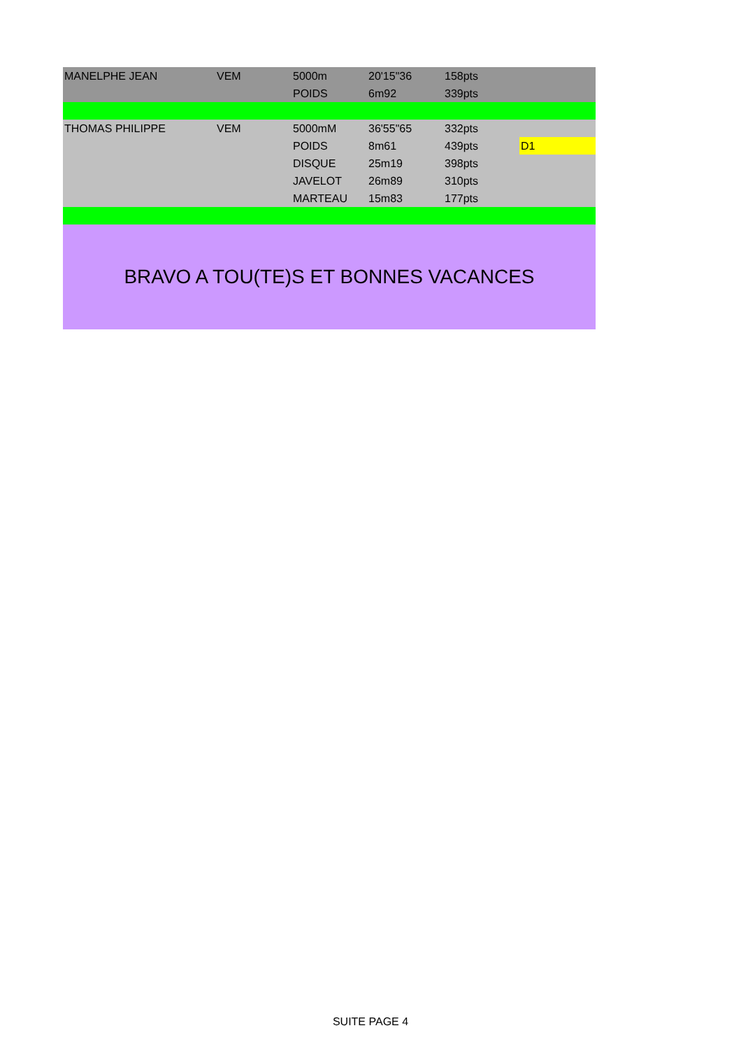| MANELPHE JEAN | VEM | 5000m | 20'15"36 | 158pts | |
| | | POIDS | 6m92 | 339pts | |
| THOMAS PHILIPPE | VEM | 5000mM | 36'55"65 | 332pts | |
| | | POIDS | 8m61 | 439pts | D1 |
| | | DISQUE | 25m19 | 398pts | |
| | | JAVELOT | 26m89 | 310pts | |
| | | MARTEAU | 15m83 | 177pts | |
| BRAVO A TOU(TE)S ET BONNES VACANCES | | | | | |
SUITE PAGE 4